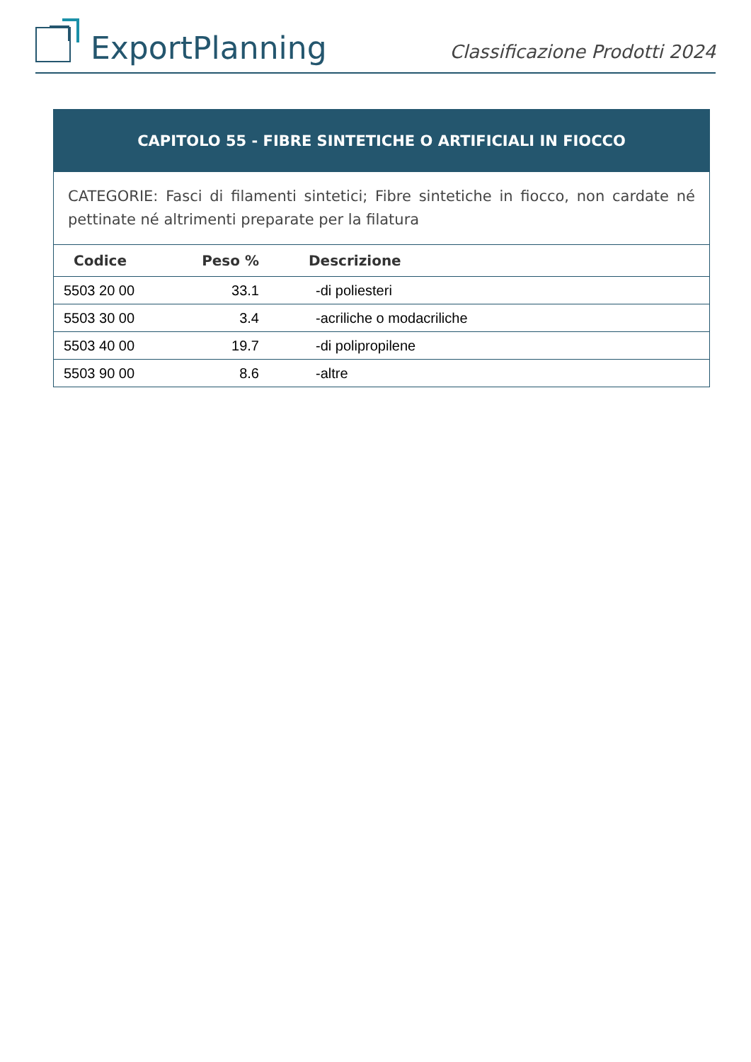ExportPlanning
Classificazione Prodotti 2024
CAPITOLO 55 - FIBRE SINTETICHE O ARTIFICIALI IN FIOCCO
CATEGORIE: Fasci di filamenti sintetici; Fibre sintetiche in fiocco, non cardate né pettinate né altrimenti preparate per la filatura
| Codice | Peso % | Descrizione |
| --- | --- | --- |
| 5503 20 00 | 33.1 | -di poliesteri |
| 5503 30 00 | 3.4 | -acriliche o modacriliche |
| 5503 40 00 | 19.7 | -di polipropilene |
| 5503 90 00 | 8.6 | -altre |